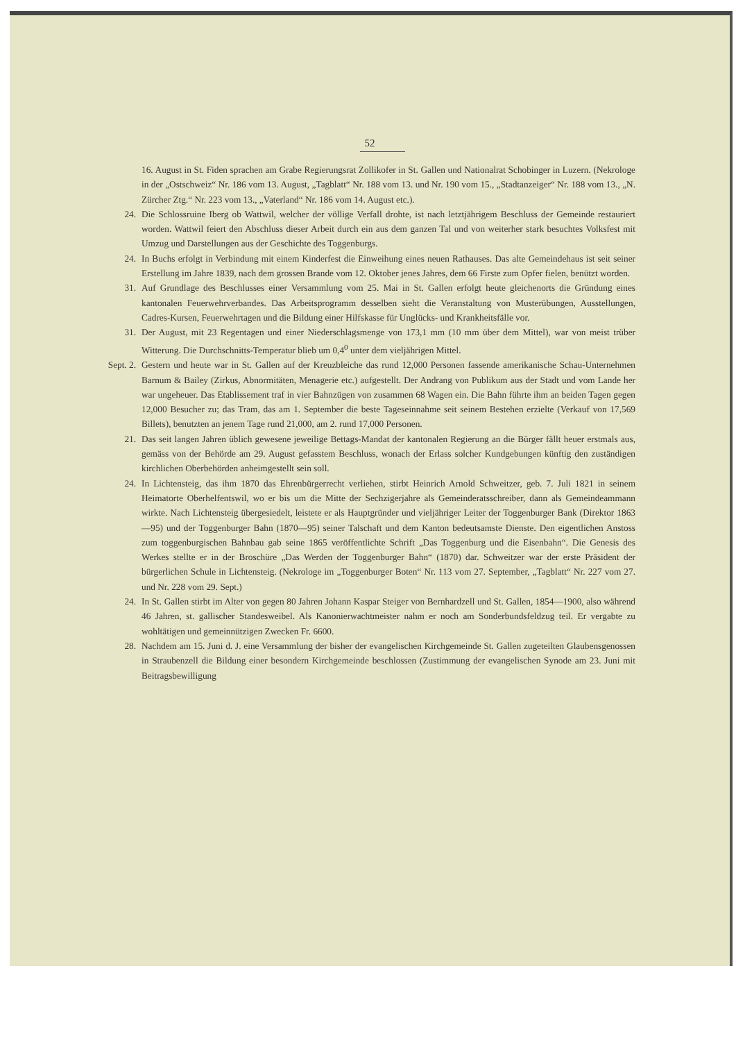52
16. August in St. Fiden sprachen am Grabe Regierungsrat Zollikofer in St. Gallen und Nationalrat Schobinger in Luzern. (Nekrologe in der „Ostschweiz“ Nr. 186 vom 13. August, „Tagblatt“ Nr. 188 vom 13. und Nr. 190 vom 15., „Stadtanzeiger“ Nr. 188 vom 13., „N. Zürcher Ztg.“ Nr. 223 vom 13., „Vaterland“ Nr. 186 vom 14. August etc.).
24. Die Schlossruine Iberg ob Wattwil, welcher der völlige Verfall drohte, ist nach letztjährigem Beschluss der Gemeinde restauriert worden. Wattwil feiert den Abschluss dieser Arbeit durch ein aus dem ganzen Tal und von weiterher stark besuchtes Volksfest mit Umzug und Darstellungen aus der Geschichte des Toggenburgs.
24. In Buchs erfolgt in Verbindung mit einem Kinderfest die Einweihung eines neuen Rathauses. Das alte Gemeindehaus ist seit seiner Erstellung im Jahre 1839, nach dem grossen Brande vom 12. Oktober jenes Jahres, dem 66 Firste zum Opfer fielen, benützt worden.
31. Auf Grundlage des Beschlusses einer Versammlung vom 25. Mai in St. Gallen erfolgt heute gleichenorts die Gründung eines kantonalen Feuerwehrverbandes. Das Arbeitsprogramm desselben sieht die Veranstaltung von Musterübungen, Ausstellungen, Cadres-Kursen, Feuerwehrtagen und die Bildung einer Hilfskasse für Unglücks- und Krankheitsfälle vor.
31. Der August, mit 23 Regentagen und einer Niederschlagsmenge von 173,1 mm (10 mm über dem Mittel), war von meist trüber Witterung. Die Durchschnitts-Temperatur blieb um 0,4<sup>0</sup> unter dem vieljährigen Mittel.
Sept. 2. Gestern und heute war in St. Gallen auf der Kreuzbleiche das rund 12,000 Personen fassende amerikanische Schau-Unternehmen Barnum & Bailey (Zirkus, Abnormitäten, Menagerie etc.) aufgestellt. Der Andrang von Publikum aus der Stadt und vom Lande her war ungeheuer. Das Etablissement traf in vier Bahnzügen von zusammen 68 Wagen ein. Die Bahn führte ihm an beiden Tagen gegen 12,000 Besucher zu; das Tram, das am 1. September die beste Tageseinnahme seit seinem Bestehen erzielte (Verkauf von 17,569 Billets), benutzten an jenem Tage rund 21,000, am 2. rund 17,000 Personen.
21. Das seit langen Jahren üblich gewesene jeweilige Bettags-Mandat der kantonalen Regierung an die Bürger fällt heuer erstmals aus, gemäss von der Behörde am 29. August gefasstem Beschluss, wonach der Erlass solcher Kundgebungen künftig den zuständigen kirchlichen Oberbehörden anheimgestellt sein soll.
24. In Lichtensteig, das ihm 1870 das Ehrenbürgerrecht verliehen, stirbt Heinrich Arnold Schweitzer, geb. 7. Juli 1821 in seinem Heimatorte Oberhelfentswil, wo er bis um die Mitte der Sechzigerjahre als Gemeinderatsschreiber, dann als Gemeindeammann wirkte. Nach Lichtensteig übergesiedelt, leistete er als Hauptgründer und vieljähriger Leiter der Toggenburger Bank (Direktor 1863—95) und der Toggenburger Bahn (1870—95) seiner Talschaft und dem Kanton bedeutsamste Dienste. Den eigentlichen Anstoss zum toggenburgischen Bahnbau gab seine 1865 veröffentlichte Schrift „Das Toggenburg und die Eisenbahn“. Die Genesis des Werkes stellte er in der Broschüre „Das Werden der Toggenburger Bahn“ (1870) dar. Schweitzer war der erste Präsident der bürgerlichen Schule in Lichtensteig. (Nekrologe im „Toggenburger Boten“ Nr. 113 vom 27. September, „Tagblatt“ Nr. 227 vom 27. und Nr. 228 vom 29. Sept.)
24. In St. Gallen stirbt im Alter von gegen 80 Jahren Johann Kaspar Steiger von Bernhardzell und St. Gallen, 1854—1900, also während 46 Jahren, st. gallischer Standesweibel. Als Kanonierwachtmeister nahm er noch am Sonderbundsfeldzug teil. Er vergabte zu wohltätigen und gemeinnützigen Zwecken Fr. 6600.
28. Nachdem am 15. Juni d. J. eine Versammlung der bisher der evangelischen Kirchgemeinde St. Gallen zugeteilten Glaubensgenossen in Straubenzell die Bildung einer besondern Kirchgemeinde beschlossen (Zustimmung der evangelischen Synode am 23. Juni mit Beitragsbewilligung